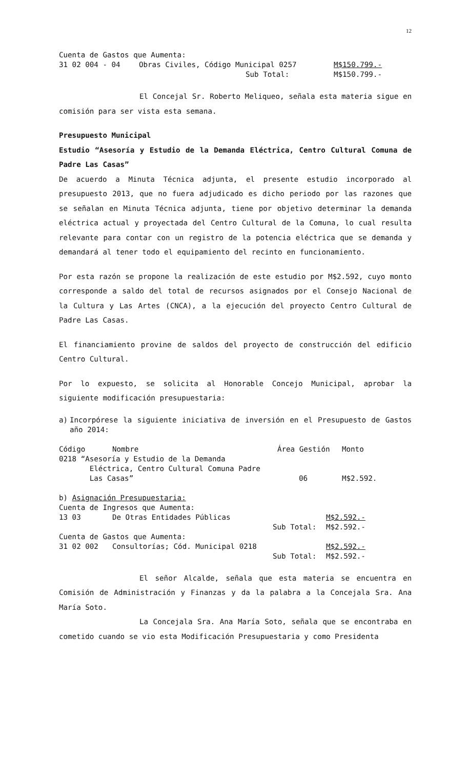12
| Cuenta de Gastos que Aumenta: | | |
| 31 02 004 - 04 | Obras Civiles, Código Municipal 0257 | M$150.799.- |
| | Sub Total: | M$150.799.- |
El Concejal Sr. Roberto Meliqueo, señala esta materia sigue en comisión para ser vista esta semana.
Presupuesto Municipal
Estudio “Asesoría y Estudio de la Demanda Eléctrica, Centro Cultural Comuna de Padre Las Casas”
De acuerdo a Minuta Técnica adjunta, el presente estudio incorporado al presupuesto 2013, que no fuera adjudicado es dicho periodo por las razones que se señalan en Minuta Técnica adjunta, tiene por objetivo determinar la demanda eléctrica actual y proyectada del Centro Cultural de la Comuna, lo cual resulta relevante para contar con un registro de la potencia eléctrica que se demanda y demandará al tener todo el equipamiento del recinto en funcionamiento.
Por esta razón se propone la realización de este estudio por M$2.592, cuyo monto corresponde a saldo del total de recursos asignados por el Consejo Nacional de la Cultura y Las Artes (CNCA), a la ejecución del proyecto Centro Cultural de Padre Las Casas.
El financiamiento provine de saldos del proyecto de construcción del edificio Centro Cultural.
Por lo expuesto, se solicita al Honorable Concejo Municipal, aprobar la siguiente modificación presupuestaria:
a) Incorpórese la siguiente iniciativa de inversión en el Presupuesto de Gastos año 2014:
| Código | Nombre | Área Gestión | Monto |
| --- | --- | --- | --- |
| 0218 “Asesoría y Estudio de la Demanda Eléctrica, Centro Cultural Comuna Padre Las Casas” | | 06 | M$2.592. |
| b) Asignación Presupuestaria: | | |
| Cuenta de Ingresos que Aumenta: | | |
| 13 03 | De Otras Entidades Públicas | M$2.592.- |
| | Sub Total: | M$2.592.- |
| Cuenta de Gastos que Aumenta: | | |
| 31 02 002 | Consultorías; Cód. Municipal 0218 | M$2.592.- |
| | Sub Total: | M$2.592.- |
El señor Alcalde, señala que esta materia se encuentra en Comisión de Administración y Finanzas y da la palabra a la Concejala Sra. Ana María Soto.
La Concejala Sra. Ana María Soto, señala que se encontraba en cometido cuando se vio esta Modificación Presupuestaria y como Presidenta